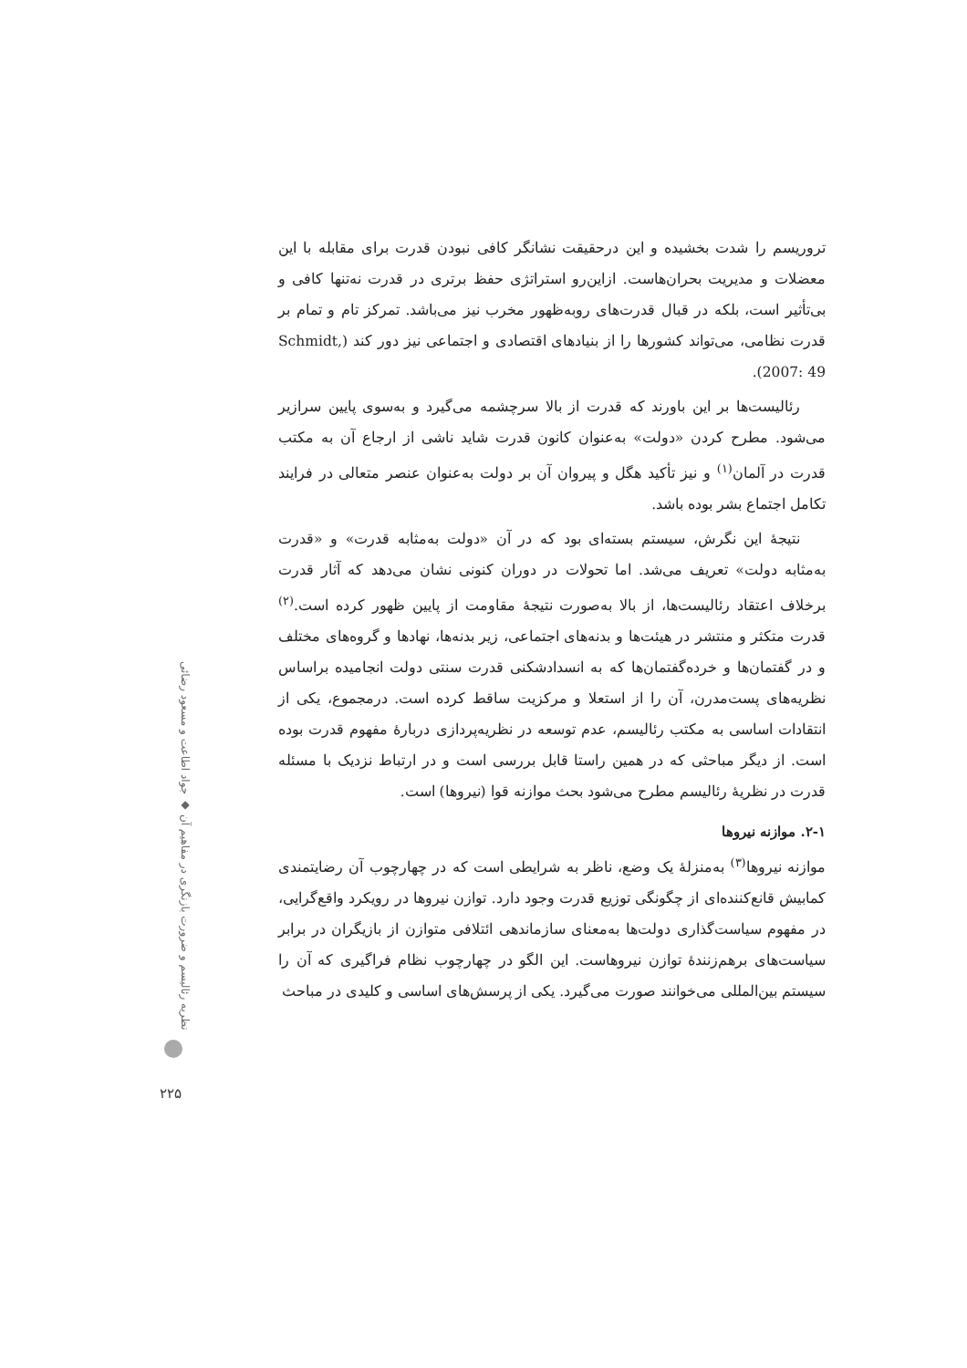تروریسم را شدت بخشیده و این درحقیقت نشانگر کافی نبودن قدرت برای مقابله با این معضلات و مدیریت بحران‌هاست. ازاین‌رو استراتژی حفظ برتری در قدرت نه‌تنها کافی و بی‌تأثیر است، بلکه در قبال قدرت‌های روبه‌ظهور مخرب نیز می‌باشد. تمرکز تام و تمام بر قدرت نظامی، می‌تواند کشورها را از بنیادهای اقتصادی و اجتماعی نیز دور کند (Schmidt, 2007: 49).
رئالیست‌ها بر این باورند که قدرت از بالا سرچشمه می‌گیرد و به‌سوی پایین سرازیر می‌شود. مطرح کردن «دولت» به‌عنوان کانون قدرت شاید ناشی از ارجاع آن به مکتب قدرت در آلمان<sup>(۱)</sup> و نیز تأکید هگل و پیروان آن بر دولت به‌عنوان عنصر متعالی در فرایند تکامل اجتماع بشر بوده باشد.
نتیجهٔ این نگرش، سیستم بسته‌ای بود که در آن «دولت به‌مثابه قدرت» و «قدرت به‌مثابه دولت» تعریف می‌شد. اما تحولات در دوران کنونی نشان می‌دهد که آثار قدرت برخلاف اعتقاد رئالیست‌ها، از بالا به‌صورت نتیجهٔ مقاومت از پایین ظهور کرده است.<sup>(۲)</sup> قدرت متکثر و منتشر در هیئت‌ها و بدنه‌های اجتماعی، زیر بدنه‌ها، نهادها و گروه‌های مختلف و در گفتمان‌ها و خرده‌گفتمان‌ها که به انسدادشکنی قدرت سنتی دولت انجامیده براساس نظریه‌های پست‌مدرن، آن را از استعلا و مرکزیت ساقط کرده است. درمجموع، یکی از انتقادات اساسی به مکتب رئالیسم، عدم توسعه در نظریه‌پردازی دربارهٔ مفهوم قدرت بوده است. از دیگر مباحثی که در همین راستا قابل بررسی است و در ارتباط نزدیک با مسئله قدرت در نظریهٔ رئالیسم مطرح می‌شود بحث موازنه قوا (نیروها) است.
۲-۱. موازنه نیروها
موازنه نیروها<sup>(۳)</sup> به‌منزلهٔ یک وضع، ناظر به شرایطی است که در چهارچوب آن رضایتمندی کمابیش قانع‌کننده‌ای از چگونگی توزیع قدرت وجود دارد. توازن نیروها در رویکرد واقع‌گرایی، در مفهوم سیاست‌گذاری دولت‌ها به‌معنای سازماندهی ائتلافی متوازن از بازیگران در برابر سیاست‌های برهم‌زنندهٔ توازن نیروهاست. این الگو در چهارچوب نظام فراگیری که آن را سیستم بین‌المللی می‌خوانند صورت می‌گیرد. یکی از پرسش‌های اساسی و کلیدی در مباحث
نظریه رئالیسم و ضرورت بازنگری در مفاهیم آن ◆ جواد اطاعت و مسعود رضائی
۲۲۵